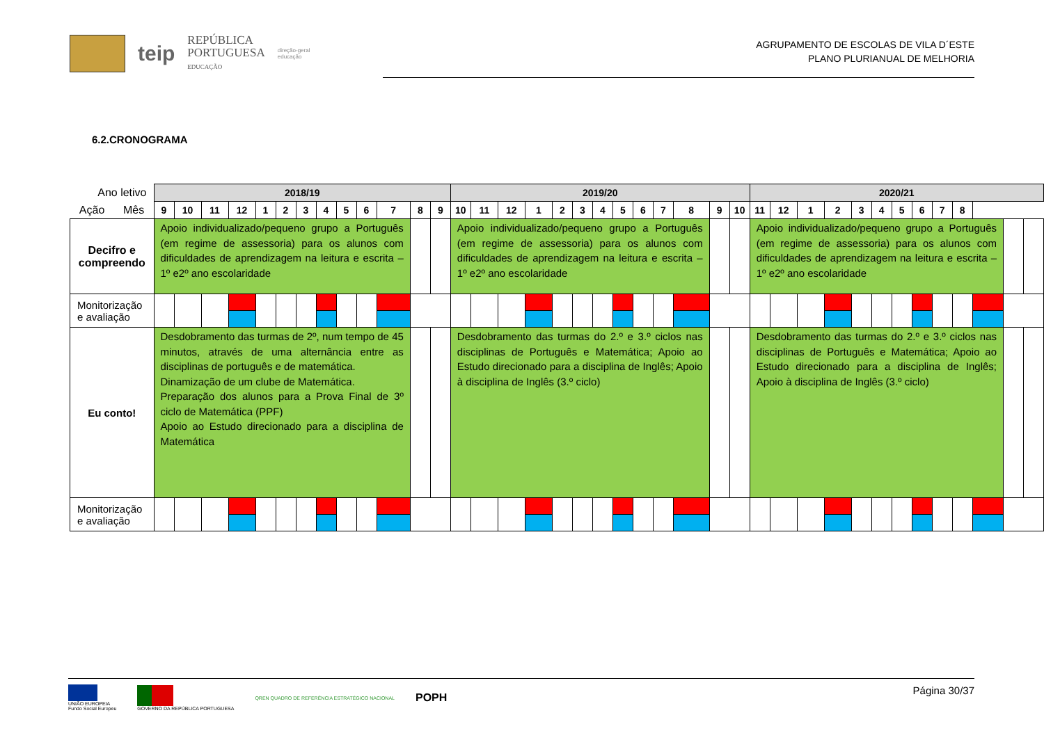teip
REPÚBLICA
PORTUGUESA
EDUCAÇÃO
direção-geral
educação
AGRUPAMENTO DE ESCOLAS DE VILA D´ESTE
PLANO PLURIANUAL DE MELHORIA
6.2.CRONOGRAMA
| Ano letivo | 2018/19 | | | | | | | | | | | | | 2019/20 | | | | | | | | | | | | | 2020/21 | | | | | | | | | | | | |
| Ação Mês | 9 | 10 | 11 | 12 | 1 | 2 | 3 | 4 | 5 | 6 | 7 | 8 | | 9 | 10 | 11 | 12 | 1 | 2 | 3 | 4 | 5 | 6 | 7 | 8 | | 9 | 10 | 11 | 12 | 1 | 2 | 3 | 4 | 5 | 6 | 7 | 8 | |
| Decifro e compreendo | Apoio individualizado/pequeno grupo a Português (em regime de assessoria) para os alunos com dificuldades de aprendizagem na leitura e escrita – 1º e2º ano escolaridade | | | | | | | | | | | | | Apoio individualizado/pequeno grupo a Português (em regime de assessoria) para os alunos com dificuldades de aprendizagem na leitura e escrita – 1º e2º ano escolaridade | | | | | | | | | | | | | Apoio individualizado/pequeno grupo a Português (em regime de assessoria) para os alunos com dificuldades de aprendizagem na leitura e escrita – 1º e2º ano escolaridade | | | | | | | | | | | | |
| Monitorização e avaliação | | | | | | | | | | | | | | | | | | | | | | | | | | | | | | | | | | | | | | | |
| Eu conto! | Desdobramento das turmas de 2º, num tempo de 45 minutos, através de uma alternância entre as disciplinas de português e de matemática. Dinamização de um clube de Matemática. Preparação dos alunos para a Prova Final de 3º ciclo de Matemática (PPF) Apoio ao Estudo direcionado para a disciplina de Matemática | | | | | | | | | | | | | Desdobramento das turmas do 2.º e 3.º ciclos nas disciplinas de Português e Matemática; Apoio ao Estudo direcionado para a disciplina de Inglês; Apoio à disciplina de Inglês (3.º ciclo) | | | | | | | | | | | | | Desdobramento das turmas do 2.º e 3.º ciclos nas disciplinas de Português e Matemática; Apoio ao Estudo direcionado para a disciplina de Inglês; Apoio à disciplina de Inglês (3.º ciclo) | | | | | | | | | | | | |
| Monitorização e avaliação | | | | | | | | | | | | | | | | | | | | | | | | | | | | | | | | | | | | | | | |
UNIÃO EUROPEIA
Fundo Social Europeu
GOVERNO DA REPÚBLICA PORTUGUESA
QREN QUADRO DE REFERÊNCIA ESTRATÉGICO NACIONAL
POPH
Página 30/37